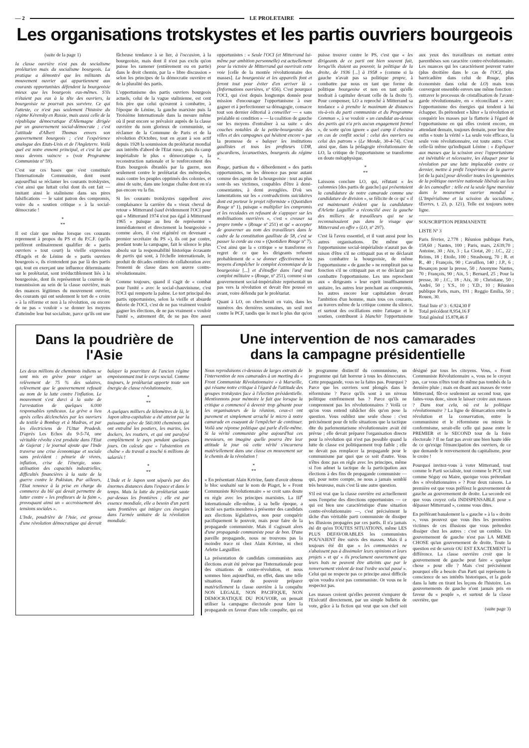— 2 LE PROLETAIRE
Les organisations trotskystes et les partis ouvriers bourgeois
(suite de la page 1)
la classe ouvrière n'est pas du socialisme prolétarien mais du socialisme bourgeois. La pratique a démontré que les militants du mouvement ouvrier qui appartiennent aux courants opportunistes défendent la bourgeoisie mieux que les bourgeois eux-mêmes. S'ils n'étaient pas eux à la tête des ouvriers, la bourgeoisie ne pourrait pas survivre. Ce qui l'atteste, ce n'est pas seulement l'histoire du régime Kérensky en Russie, mais aussi celle de la république démocratique d'Allemagne dirigée par un gouvernement social-démocrate ; c'est l'attitude d'Albert Thomas envers son gouvernement bourgeois ; c'est l'expérience analogue des Etats-Unis et de l'Angleterre. Voilà quel est notre ennemi principal, et c'est lui que nous devons vaincre » (voir Programme Communiste nº 59).
C'est sur ces bases que s'est constituée l'Internationale Communiste, dont osent aujourd'hui se réclamer les courants trotskystes, c'est ainsi que luttait celui dont ils ont fait — imitant ainsi le stalinisme dans ses pires falsifications — le saint patron des compromis, voire du « soutien critique » à la social-démocratie !
*
**
Il est clair que même lorsque ces courants reprennent à propos du PS et du P.C.F. (qu'ils préfèrent ordinairement qualifier de « partis ouvriers » tout court) la vieille expression d'Engels et de Lénine de « partis ouvriers bourgeois », ils n'entendent pas par là des partis qui, tout en exerçant une influence déterminante sur le prolétariat, sont irréductiblement liés à la bourgeoisie, dont ils représentent la courroie de transmission au sein de la classe ouvrière, mais des nuances légitimes du mouvement ouvrier, des courants qui ont seulement le tort de « croire » à la réforme et non à la révolution, ou encore de ne pas « vouloir » se donner les moyens d'atteindre leur but socialiste, parce qu'ils ont une fâcheuse tendance à se lier, à l'occasion, à la bourgeoisie, mais dont il n'est pas exclu qu'on puisse les ramener (entièrement ou en partie) dans le droit chemin, par la « libre discussion » selon les principes de la démocratie ouvrière et de la pluralité des partis.
L'opportunisme des partis ouvriers bourgeois actuels, celui de la vague stalinienne, est cent fois pire que celui qu'eurent à combattre, à l'époque de Lénine, la gauche marxiste puis la Troisième Internationale dans la mesure même où il peut encore se prévaloir auprès de la classe ouvrière du nom glorieux de communiste, se réclamer de la Commune de Paris et de la révolution d'Octobre, tout en ayant à son actif depuis 1928 la soumission du prolétariat mondial aux intérêts d'abord de l'Etat russe, puis du camp impérialiste le plus « démocratique », la reconstruction nationale et le renforcement des Etats bourgeois ébranlés par la guerre, non seulement contre le prolétariat des métropoles, mais contre les peuples opprimés des colonies, et ainsi de suite, dans une longue chaîne dont on n'a pas encore vu la fin.
Si les courants trotskystes rappellent avec complaisance la carrière du « vieux cheval de retour » Mitterrand (sauf évidemment l'OCI pour qui « Mitterrand 1974 n'est pas égal à Mitterrand 1965 » puisque au lieu de représenter « immédiatement et directement la bourgeoisie » comme alors, il s'est régénéré en devenant « premier secrétaire du PS »), ils ont par contre, pendant toute la campagne, fait le silence le plus absolu sur la responsabilité historique écrasante de partis qui sont, à l'échelle internationale, le produit de décades entières de collaboration avec l'ennemi de classe dans son œuvre contre-révolutionnaire.
Comme toujours, quand il s'agit de « combat pour l'unité » avec le social-chauvinisme, c'est l'OCI qui remporte la palme. Le tort principal des partis opportunistes, selon la vieille et absurde théorie de l'OCI, c'est de ne pas vraiment vouloir gagner les élections, de ne pas vraiment « vouloir l'unité », autrement dit, de ne pas être assez opportunistes : « Seule l'OCI (et Mitterrand lui-même par ambition personnelle) est actuellement pour la victoire de Mitterrand qui ouvrirait cette voie [celle de la montée révolutionnaire des masses]. La bourgeoisie et les appareils font et feront tout pour éviter d'en arriver là » (Informations ouvrières, nº 656). C'est pourquoi l'OCI, qui s'est depuis longtemps donnée pour mission d'encourager l'opportunisme à oser gagner et à perfectionner sa démagogie, consacre tout son dernier éditorial à conseiller — « sans préalable ni condition » — la coalition de gauche sur les moyens d'entraîner à sa suite « des couches notables de la petite-bourgeoisie des villes et des campagnes qui hésitent encore » par la promesse de « balayer les institutions gaullistes et tous les profiteurs UDR, giscardiens, lecanuetistes, bourgeois du régime ».
Rouge, partisan du « débordement » des partis opportunistes, ne les dénonce pas pour autant comme des agents de la bourgeoisie : tout au plus sont-ils ses victimes, coupables d'être à demi-consentantes, à demi aveuglées. D'où ses lamentations sur les « contradictions suicidaires dont est porteur le projet réformiste » (Quotidien Rouge nº 1), puisque « multiplier les compromis et les reculades en refusant de s'appuyer sur les mobilisations ouvrières », c'est « creuser sa propre tombe » (Rouge nº 251) et qu' « accepter de gouverner au nom des travailleurs dans le cadre de la constitution gaulliste de 58, c'est se passer la corde au cou » (Quotidien Rouge nº 7). C'est ainsi que la « critique » se transforme en regret de ce que les dirigeants refusent probablement de « se donner effectivement les moyens d'empêcher le complot économique de la bourgeoisie [...] et d'étouffer dans l'œuf tout complot militaire » (Rouge, nº 251), comme si un gouvernement social-impérialiste représentait un pas vers la révolution et devait être poussé en avant, voire défendu par le prolétariat.
Quant à LO, on chercherait en vain, dans les numéros des dernières semaines, un seul mot contre le PCF, tandis que le mot le plus dur qu'on puisse trouver contre le PS, c'est que « les dirigeants de ce parti ont bien souvent fait, lorsqu'ils étaient au pouvoir, la politique de la droite, de 1936 [...] à 1958 » (comme si la gauche n'avait pas sa politique propre, à combattre par nous en tant que forme de politique bourgeoise et non en tant qu'elle tendrait à capituler devant celle de la droite !). Pour compenser, LO a reproché à Mitterrand sa tendance « à prendre le maximum de distances vis-à-vis du parti communiste et du Programme Commun », à se vouloir « un candidat au-dessus des partis qui n'a pris aucun engagement formel », de sorte qu'on ignore « quel camp il choisira en cas de conflit social : celui des ouvriers ou celui des patrons » (Le Monde, 30-4-74). C'est ainsi que, dans la pédagogie révolutionnaire de LO, la critique de l'opportunisme se transforme en doute métaphysique.
*
**
Laissons conclure LO, qui, réfutant « les calomnies [des partis de gauche] qui présentaient la candidature de notre camarade comme une candidature de division », se félicite de ce qu' « il est maintenant évident que la candidature d'Arlette Laguiller a réconcilié avec la gauche des milliers de travailleurs qui ne se reconnaissaient pas dans le visage que Mitterrand en offre » (LO, nº 297).
C'est là l'aveu essentiel, et il vaut aussi pour les autres organisations. De même que l'opportunisme social-impérialiste n'aurait pas de raison d'être s'il ne critiquait pas et ne déclarait pas combattre la bourgeoisie, de même l'opportunisme « de gauche » ne remplirait pas sa fonction s'il ne critiquait pas et ne déclarait pas combattre l'opportunisme. Les uns reprochent aux « dirigeants » leur esprit insuffisamment unitaire, les autres leur penchant au compromis, les autres encore leur capitulation devant l'ambition d'un homme, mais tous ces courants, au travers même de la critique comme du silence, et surtout des oscillations entre l'attaque et le soutien, contribuent à blanchir l'opportunisme aux yeux des travailleurs en mettant entre parenthèses son caractère contre-révolutionnaire. Les nuances qui les caractérisent peuvent varier (plus droitière dans le cas de l'OCI, plus barricadière dans celui de Rouge, plus économiste dans celui de LO) mais tous convergent ensemble envers une même fonction : entraver le processus de cristallisation de l'avant-garde révolutionnaire, en « réconciliant » avec l'opportunisme des énergies qui tendent à lui échapper. Ils prétendent « hâter » la révolution et conquérir les masses par la flatterie à l'égard de l'opportunisme en qui elles croient encore, en attendant demain, toujours demain, pour leur dire enfin « toute la vérité » La seule voie efficace, la seule voie révolutionnaire, est toute autre. C'est celle-là même qu'indiquait Lénine : « Expliquer aux masses que la scission avec l'opportunisme est inévitable et nécessaire, les éduquer pour la révolution par une lutte implacable contre ce dernier, mettre à profit l'expérience de la guerre [et de la paix] pour dévoiler toutes les ignominies de la politique ouvrière nationale libérale au lieu de les camoufler : telle est la seule ligne marxiste dans le mouvement ouvrier mondial » (L'Impérialisme et la scission du socialisme, Œuvres, t. 23, p. 121). Telle est toujours notre ligne.
SOUSCRIPTION PERMANENTE
LISTE Nº 3
Paris février, 2.778 ; Réunion publique Paris, 158,60 ; Nantes, 100 ; Paris, mars, 2.639,70 ; Antoine, 30 ; Aix, 3 ; La Ciotat, 20 ; J.C., 22 ; Reims, 18 ; Etoile, 100 ; Strasbourg, 70 ; R. et R., 40 ; François, 90 ; Cavaillon, 140 ; J.P., 6 ; Besançon pour la presse, 50 ; Anonyme Nantes, 70 ; François, 90 ; Aix, 5 ; Bernard, 25 ; Pour la presse, 30 ; J.C., 18 ; Aix, 30 ; Christiane, 50 ; André, 50 ; Y.S., 10 ; Y.D., 10 ; Réunion publique Paris, mars, 191 ; Reggio Emilia, 50 ; Rouen, 30.
Total liste nº 3 : 6.924,30 F
Total précédent 8,954,16 F
Total général 15.878,46 F
Dans la poudrière de l'Asie
Les deux millions de cheminots indiens se sont mis en grève pour exiger un relèvement de 75 % des salaires, relèvement que le gouvernement refusait au nom de la lutte contre l'inflation. Le mouvement s'est durci à la suite de l'arrestation de quelques 6.000 responsables syndicaux. La grève a lieu après celles déclenchées par les ouvriers du textile à Bombay et à Madras, et par les électriciens de l'Uttar Pradesh. D'après Les Echos du 9-5-74, une véritable révolte s'est produite dans l'Etat de Gujerat ; le journal ajoute que l'Inde traverse une crise économique et sociale sans précédent : pénurie de vivres, inflation, crise de l'énergie, sous-utilisation des capacités industrielles, difficultés financières à la suite de la guerre contre le Pakistan. Par ailleurs, l'Etat renonce à la prise en charge du commerce du blé qui devait permettre de lutter contre « les profiteurs de la faim », provoquant ainsi un « accroissement des tensions sociales ».
L'Inde, poudrière de l'Asie, est grosse d'une révolution démocratique qui devrait balayer la pourriture de l'ancien régime empoisonnant tout le corps social. Comme toujours, le prolétariat apporte toute son énergie de classe révolutionnaire.
*
**
A quelques milliers de kilomètres de là, le Japon ultra-capitaliste a été atteint par la puissante grève de 560.000 cheminots qui ont entraîné les postiers, les marins, les dockers, les routiers, et qui ont paralysé complètement le pays pendant quelques jours. On calcule que « l'abstention en chaîne » du travail a touché 6 millions de salariés !
*
**
L'Inde et le Japon sont séparés par des énormes distances dans l'espace et dans le temps. Mais la lutte du prolétariat saute par-dessus les frontières ; elle est par essence mondiale, elle a besoin d'un parti sans frontières qui intègre ces énergies dans l'armée unitaire de la révolution mondiale.
Une intervention de nos camarades
dans la campagne présidentielle
Nous reproduisons ci-dessous de larges extraits de l'intervention de nos camarades à un meeting du « Front Communiste Révolutionnaire » à Marseille, qui résume notre critique à l'égard de l'attitude des groupes trotskystes face à l'élection présidentielle. Mentionnons pour mémoire le fait que lorsque la critique a commencé à devenir trop gênante pour les organisateurs de la réunion, ceux-ci ont purement et simplement arraché le micro à notre camarade en essayant de l'empêcher de continuer. Voilà une réponse politique qui parle d'elle-même. Si la vérité communiste gêne aujourd'hui ces messieurs, on imagine quelle pourra être leur attitude le jour où cette vérité s'incarnera matériellement dans une classe en mouvement sur le chemin de la révolution !
*
**
« En présentant Alain Krivine, faute d'avoir obtenu le bloc souhaité sur le nom de Piaget, le « Front Communiste Révolutionnaire » se croit sans doute en règle avec les principes marxistes. La III<sup>e</sup> Internationale elle-même, à sa belle époque, a incité ses partis membres à présenter des candidats aux élections législatives, non pour conquérir pacifiquement le pouvoir, mais pour faire de la propagande communiste. Mais il s'agissait alors d'une propagande communiste pour de bon. D'une pareille propagande, nous ne trouvons pas la moindre trace ni chez Alain Krivine, ni chez Arlette Larguillier.
La présentation de candidats communistes aux élections avait été prévue par l'Internationale pour des situations de contre-révolution, et nous sommes bien aujourd'hui, en effet, dans une telle situation. Faute de pouvoir préparer matériellement la classe ouvrière à la conquête NON LEGALE, NON PACIFIQUE, NON DEMOCRATIQUE DU POUVOIR, on pensait utiliser la campagne électorale pour faire la propagande en faveur d'une telle conquête, qui est le programme distinctif du communisme, un programme qui fait horreur à tous les démocrates. Cette propagande, vous ne la faites pas. Pourquoi ? Parce que les ouvriers sont plongés dans le réformisme ? Parce qu'ils sont à un niveau politique extrêmement bas ? Parce qu'ils ne comprennent pas les révolutionnaires ? Voilà ce qu'on vous entend rabâcher dès qu'on pose la question. Vous oubliez une seule chose : c'est précisément pour de telle situations que la tactique dite du parlementarisme révolutionnaire avait été prévue ; elle devait préparer l'organisation directe pour la révolution qui n'est pas possible quand la lutte de classe est politiquement trop faible ; elle ne devait pas remplacer la propagande pour le communisme par quoi que ce soit d'autre. Vous n'êtes donc pas en règle avec les principes, même si l'on admet la tactique de la participation aux élections à des fins de propagande communiste — qui, pour notre compte, ne nous a jamais semblé très heureuse, mais c'est là une autre question.
S'il est vrai que la classe ouvrière est actuellement sous l'emprise des directions opportunistes — ce qui est bien une caractéristique d'une situation contre-révolutionnaire —, c'est précisément la tâche d'un véritable parti communiste de dissiper les illusions propagées par ces partis. Il n'a jamais été dit qu'en TOUTES SITUATIONS, même LES PLUS DEFAVORABLES les communistes POUVAIENT être suivis des masses. Mais il a toujours été dit que « les communistes ne s'abaissent pas à dissimuler leurs opinions et leurs projets » et qu' « ils proclament ouvertement que leurs buts ne peuvent être atteints que par le renversement violent de tout l'ordre social passé ». Celui qui ne respecte pas ce principe aussi difficile qu'on voudra n'est pas communiste. Or vous ne le respectez pas.
Les masses croient qu'elles peuvent s'emparer de l'Exécutif directement, par un simple bulletin de vote, grâce à la fiction qui veut que son chef soit désigné par tous les citoyens. Vous, « Front Communiste Révolutionnaire », vous ne le croyez pas, car vous n'êtes tout de même pas tombés de la dernière pluie ; mais en disant aux masses de voter Mitterrand, fût-ce seulement au second tour, que faites-vous donc, sinon le laisser croire aux masses ? Dans tout cela, où est la politique révolutionnaire ? La ligne de démarcation entre la révolution et la conservation, entre le communisme et le réformisme ou mieux le conformisme, serait-elle celle qui passe entre le PREMIER et le SECOND tour de la foire électorale ? Il ne faut pas avoir une bien haute idée de ce qu'exige l'émancipation des ouvriers, de ce que demande le renversement du capitalisme, pour le croire !
Pourquoi invitez-vous à voter Mitterrand, tout comme le Parti socialiste, tout comme le PCF, tout comme Séguy ou Maire, quoique vous prétendant des « révolutionnaires » ? Pour deux raisons. La première est que vous préférez le gouvernement de gauche au gouvernement de droite. La seconde est que vous croyez cela INDISPENSABLE pour « dépasser Mitterrand », comme vous dites.
En préférant banalement la « gauche » à la « droite », vous prouvez que vous êtes les premières victimes de ces illusions que vous prétendez dissiper chez les autres : c'est un comble. Un gouvernement de gauche n'est pas LA MEME CHOSE qu'un gouvernement de droite. Toute la question est de savoir OU EST EXACTEMENT la différence. La classe ouvrière croit que le gouvernement de gauche peut faire « quelque chose » pour elle ? Mais c'est précisément pourquoi elle a besoin d'un Parti qui représente la conscience de ses intérêts historiques, et la guide dans la lutte en tirant les leçons de l'histoire. Les gouvernements de gauche n'ont jamais pris en faveur du « peuple », et surtout de la classe ouvrière, que
(suite page 3)